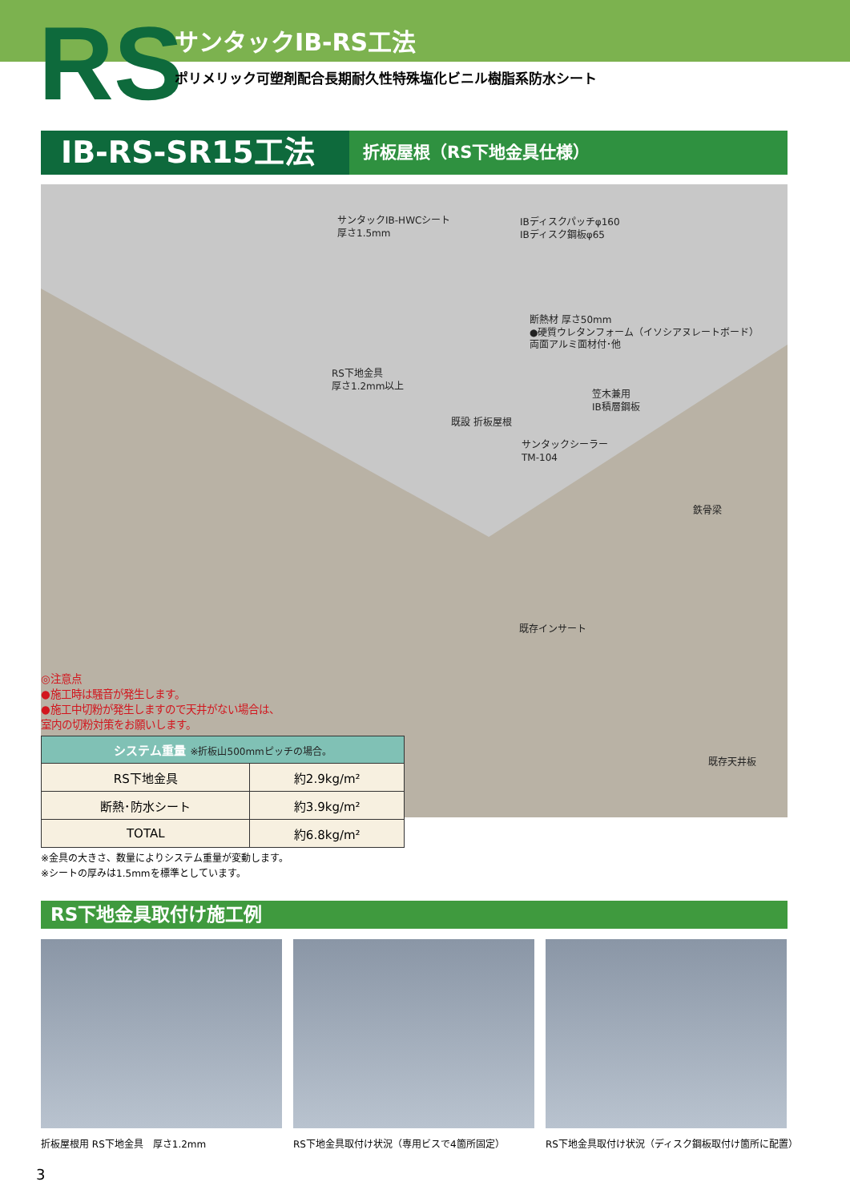RS サンタックIB-RS工法
ポリメリック可塑剤配合長期耐久性特殊塩化ビニル樹脂系防水シート
IB-RS-SR15工法
折板屋根（RS下地金具仕様）
サンタックIB-HWCシート
厚さ1.5mm
IBディスクパッチφ160
IBディスク鋼板φ65
断熱材 厚さ50mm
●硬質ウレタンフォーム（イソシアヌレートボード）
両面アルミ面材付･他
RS下地金具
厚さ1.2mm以上
笠木兼用
IB積層鋼板
既設 折板屋根
サンタックシーラー
TM-104
鉄骨梁
既存インサート
既存天井板
◎注意点
●施工時は騒音が発生します。
●施工中切粉が発生しますので天井がない場合は、
室内の切粉対策をお願いします。
| システム重量 ※折板山500mmピッチの場合。 | |
| --- | --- |
| RS下地金具 | 約2.9kg/m² |
| 断熱･防水シート | 約3.9kg/m² |
| TOTAL | 約6.8kg/m² |
※金具の大きさ、数量によりシステム重量が変動します。
※シートの厚みは1.5mmを標準としています。
RS下地金具取付け施工例
折板屋根用 RS下地金具　厚さ1.2mm
RS下地金具取付け状況（専用ビスで4箇所固定）
RS下地金具取付け状況（ディスク鋼板取付け箇所に配置）
3